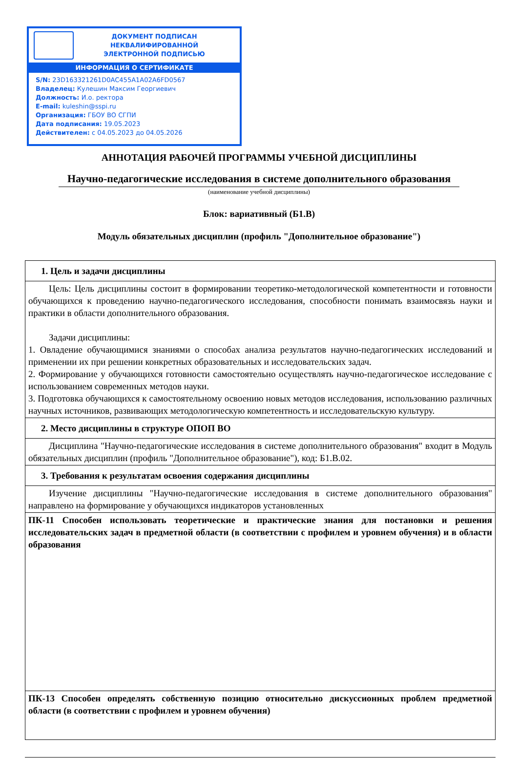ДОКУМЕНТ ПОДПИСАН
НЕКВАЛИФИРОВАННОЙ
ЭЛЕКТРОННОЙ ПОДПИСЬЮ
ИНФОРМАЦИЯ О СЕРТИФИКАТЕ
S/N: 23D163321261D0AC455A1A02A6FD0567
Владелец: Кулешин Максим Георгиевич
Должность: И.о. ректора
E-mail: kuleshin@sspi.ru
Организация: ГБОУ ВО СГПИ
Дата подписания: 19.05.2023
Действителен: с 04.05.2023 до 04.05.2026
АННОТАЦИЯ РАБОЧЕЙ ПРОГРАММЫ УЧЕБНОЙ ДИСЦИПЛИНЫ
Научно-педагогические исследования в системе дополнительного образования
(наименование учебной дисциплины)
Блок: вариативный (Б1.В)
Модуль обязательных дисциплин (профиль "Дополнительное образование")
| 1. Цель и задачи дисциплины |
| Цель: Цель дисциплины состоит в формировании теоретико-методологической компетентности и готовности обучающихся к проведению научно-педагогического исследования, способности понимать взаимосвязь науки и практики в области дополнительного образования. Задачи дисциплины: 1. Овладение обучающимися знаниями о способах анализа результатов научно-педагогических исследований и применении их при решении конкретных образовательных и исследовательских задач. 2. Формирование у обучающихся готовности самостоятельно осуществлять научно-педагогическое исследование с использованием современных методов науки. 3. Подготовка обучающихся к самостоятельному освоению новых методов исследования, использованию различных научных источников, развивающих методологическую компетентность и исследовательскую культуру. |
| 2. Место дисциплины в структуре ОПОП ВО |
| Дисциплина "Научно-педагогические исследования в системе дополнительного образования" входит в Модуль обязательных дисциплин (профиль "Дополнительное образование"), код: Б1.В.02. |
| 3. Требования к результатам освоения содержания дисциплины |
| Изучение дисциплины "Научно-педагогические исследования в системе дополнительного образования" направлено на формирование у обучающихся индикаторов установленных |
| ПК-11 Способен использовать теоретические и практические знания для постановки и решения исследовательских задач в предметной области (в соответствии с профилем и уровнем обучения) и в области образования |
| ПК-13 Способен определять собственную позицию относительно дискуссионных проблем предметной области (в соответствии с профилем и уровнем обучения) |